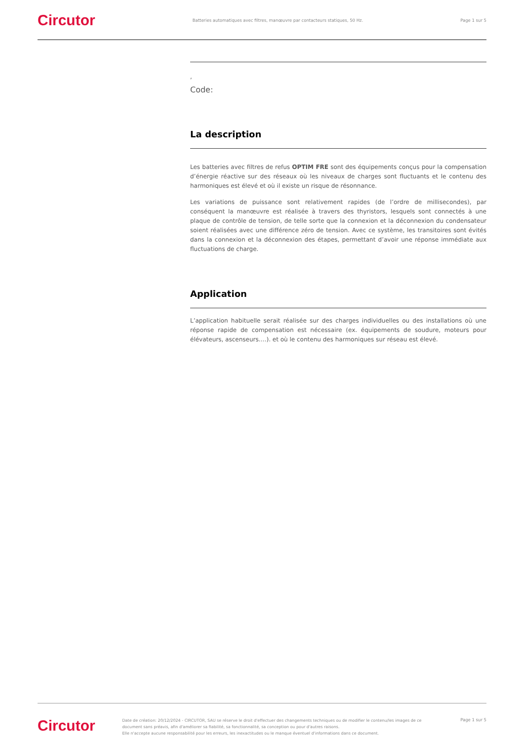Circutor
Batteries automatiques avec filtres, manœuvre par contacteurs statiques, 50 Hz.
Page 1 sur 5
,
Code:
La description
Les batteries avec filtres de refus OPTIM FRE sont des équipements conçus pour la compensation d’énergie réactive sur des réseaux où les niveaux de charges sont fluctuants et le contenu des harmoniques est élevé et où il existe un risque de résonnance.
Les variations de puissance sont relativement rapides (de l’ordre de millisecondes), par conséquent la manœuvre est réalisée à travers des thyristors, lesquels sont connectés à une plaque de contrôle de tension, de telle sorte que la connexion et la déconnexion du condensateur soient réalisées avec une différence zéro de tension. Avec ce système, les transitoires sont évités dans la connexion et la déconnexion des étapes, permettant d’avoir une réponse immédiate aux fluctuations de charge.
Application
L’application habituelle serait réalisée sur des charges individuelles ou des installations où une réponse rapide de compensation est nécessaire (ex. équipements de soudure, moteurs pour élévateurs, ascenseurs….). et où le contenu des harmoniques sur réseau est élevé.
Circutor
Date de création: 20/12/2024 - CIRCUTOR, SAU se réserve le droit d'effectuer des changements techniques ou de modifier le contenu/les images de ce document sans préavis, afin d'améliorer sa fiabilité, sa fonctionnalité, sa conception ou pour d'autres raisons.
Elle n'accepte aucune responsabilité pour les erreurs, les inexactitudes ou le manque éventuel d'informations dans ce document.
Page 1 sur 5